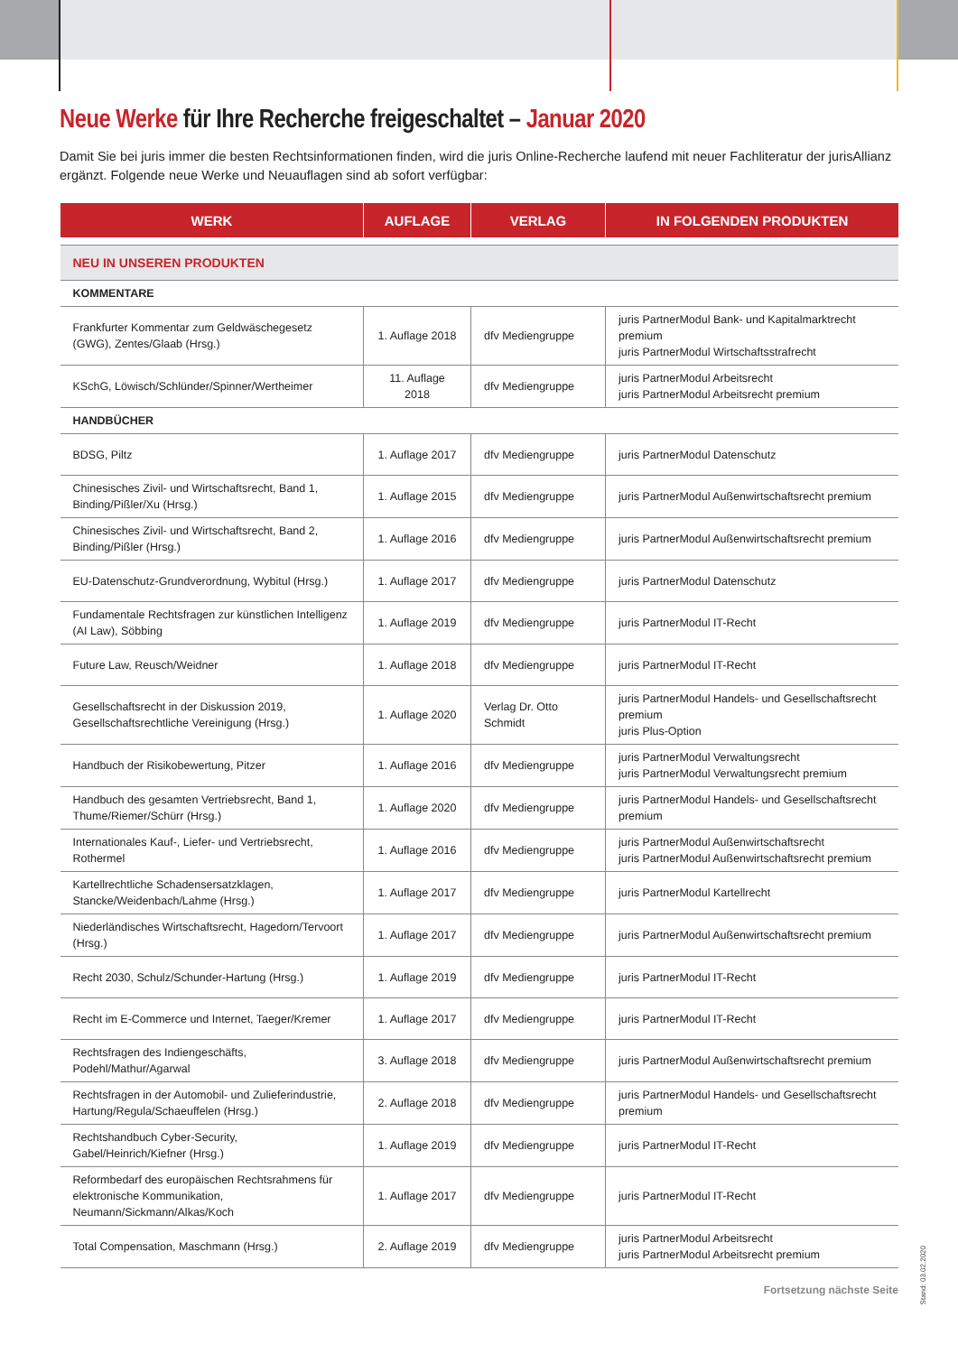Neue Werke für Ihre Recherche freigeschaltet – Januar 2020
Damit Sie bei juris immer die besten Rechtsinformationen finden, wird die juris Online-Recherche laufend mit neuer Fachliteratur der jurisAllianz ergänzt. Folgende neue Werke und Neuauflagen sind ab sofort verfügbar:
| WERK | AUFLAGE | VERLAG | IN FOLGENDEN PRODUKTEN |
| --- | --- | --- | --- |
| NEU IN UNSEREN PRODUKTEN | | | |
| KOMMENTARE | | | |
| Frankfurter Kommentar zum Geldwäschegesetz (GWG), Zentes/Glaab (Hrsg.) | 1. Auflage 2018 | dfv Mediengruppe | juris PartnerModul Bank- und Kapitalmarktrecht premium juris PartnerModul Wirtschaftsstrafrecht |
| KSchG, Löwisch/Schlünder/Spinner/Wertheimer | 11. Auflage 2018 | dfv Mediengruppe | juris PartnerModul Arbeitsrecht juris PartnerModul Arbeitsrecht premium |
| HANDBÜCHER | | | |
| BDSG, Piltz | 1. Auflage 2017 | dfv Mediengruppe | juris PartnerModul Datenschutz |
| Chinesisches Zivil- und Wirtschaftsrecht, Band 1, Binding/Pißler/Xu (Hrsg.) | 1. Auflage 2015 | dfv Mediengruppe | juris PartnerModul Außenwirtschaftsrecht premium |
| Chinesisches Zivil- und Wirtschaftsrecht, Band 2, Binding/Pißler (Hrsg.) | 1. Auflage 2016 | dfv Mediengruppe | juris PartnerModul Außenwirtschaftsrecht premium |
| EU-Datenschutz-Grundverordnung, Wybitul (Hrsg.) | 1. Auflage 2017 | dfv Mediengruppe | juris PartnerModul Datenschutz |
| Fundamentale Rechtsfragen zur künstlichen Intelligenz (AI Law), Söbbing | 1. Auflage 2019 | dfv Mediengruppe | juris PartnerModul IT-Recht |
| Future Law, Reusch/Weidner | 1. Auflage 2018 | dfv Mediengruppe | juris PartnerModul IT-Recht |
| Gesellschaftsrecht in der Diskussion 2019, Gesellschaftsrechtliche Vereinigung (Hrsg.) | 1. Auflage 2020 | Verlag Dr. Otto Schmidt | juris PartnerModul Handels- und Gesellschaftsrecht premium juris Plus-Option |
| Handbuch der Risikobewertung, Pitzer | 1. Auflage 2016 | dfv Mediengruppe | juris PartnerModul Verwaltungsrecht juris PartnerModul Verwaltungsrecht premium |
| Handbuch des gesamten Vertriebsrecht, Band 1, Thume/Riemer/Schürr (Hrsg.) | 1. Auflage 2020 | dfv Mediengruppe | juris PartnerModul Handels- und Gesellschaftsrecht premium |
| Internationales Kauf-, Liefer- und Vertriebsrecht, Rothermel | 1. Auflage 2016 | dfv Mediengruppe | juris PartnerModul Außenwirtschaftsrecht juris PartnerModul Außenwirtschaftsrecht premium |
| Kartellrechtliche Schadensersatzklagen, Stancke/Weidenbach/Lahme (Hrsg.) | 1. Auflage 2017 | dfv Mediengruppe | juris PartnerModul Kartellrecht |
| Niederländisches Wirtschaftsrecht, Hagedorn/Tervoort (Hrsg.) | 1. Auflage 2017 | dfv Mediengruppe | juris PartnerModul Außenwirtschaftsrecht premium |
| Recht 2030, Schulz/Schunder-Hartung (Hrsg.) | 1. Auflage 2019 | dfv Mediengruppe | juris PartnerModul IT-Recht |
| Recht im E-Commerce und Internet, Taeger/Kremer | 1. Auflage 2017 | dfv Mediengruppe | juris PartnerModul IT-Recht |
| Rechtsfragen des Indiengeschäfts, Podehl/Mathur/Agarwal | 3. Auflage 2018 | dfv Mediengruppe | juris PartnerModul Außenwirtschaftsrecht premium |
| Rechtsfragen in der Automobil- und Zulieferindustrie, Hartung/Regula/Schaeuffelen (Hrsg.) | 2. Auflage 2018 | dfv Mediengruppe | juris PartnerModul Handels- und Gesellschaftsrecht premium |
| Rechtshandbuch Cyber-Security, Gabel/Heinrich/Kiefner (Hrsg.) | 1. Auflage 2019 | dfv Mediengruppe | juris PartnerModul IT-Recht |
| Reformbedarf des europäischen Rechtsrahmens für elektronische Kommunikation, Neumann/Sickmann/Alkas/Koch | 1. Auflage 2017 | dfv Mediengruppe | juris PartnerModul IT-Recht |
| Total Compensation, Maschmann (Hrsg.) | 2. Auflage 2019 | dfv Mediengruppe | juris PartnerModul Arbeitsrecht juris PartnerModul Arbeitsrecht premium |
Fortsetzung nächste Seite
Stand: 03.02.2020